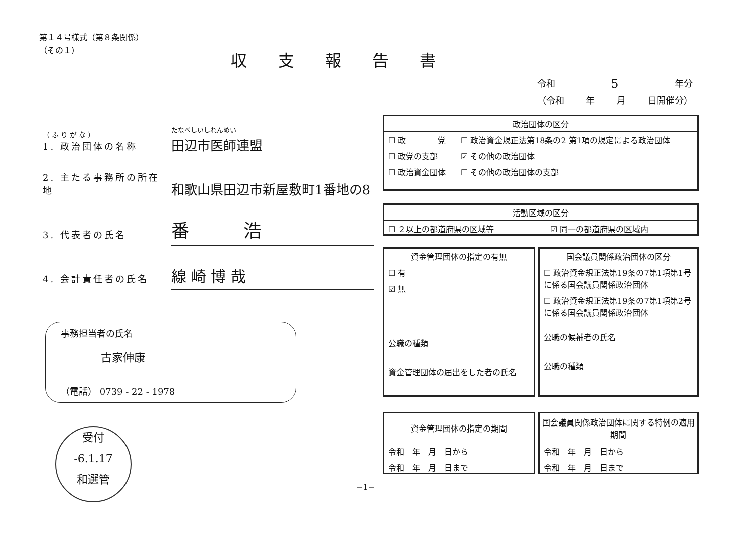第１４号様式（第８条関係）
（その１）
収支報告書
令和 5 年分
（令和 年 月 日開催分）
（ふりがな）
1. 政治団体の名称
たなべしいしれんめい
田辺市医師連盟
2. 主たる事務所の所在地
和歌山県田辺市新屋敷町1番地の8
3. 代表者の氏名
番　　　浩
4. 会計責任者の氏名
線 崎 博 哉
| 政治団体の区分 | |
| --- | --- |
| ☐ 政 党 | ☐ 政治資金規正法第18条の2 第1項の規定による政治団体 |
| ☐ 政党の支部 | ☑ その他の政治団体 |
| ☐ 政治資金団体 | ☐ その他の政治団体の支部 |
| 活動区域の区分 | |
| --- | --- |
| ☐ ２以上の都道府県の区域等 | ☑ 同一の都道府県の区域内 |
| 資金管理団体の指定の有無 |
| --- |
| ☐ 有 |
| ☑ 無 |
| 公職の種類 ＿＿＿＿＿ |
| 資金管理団体の届出をした者の氏名 ＿＿＿＿ |
| 国会議員関係政治団体の区分 |
| --- |
| ☐ 政治資金規正法第19条の7第1項第1号に係る国会議員関係政治団体 |
| ☐ 政治資金規正法第19条の7第1項第2号に係る国会議員関係政治団体 |
| 公職の候補者の氏名 ＿＿＿＿ |
| 公職の種類 ＿＿＿＿ |
| 資金管理団体の指定の期間 |
| --- |
| 令和 年 月 日から |
| 令和 年 月 日まで |
| 国会議員関係政治団体に関する特例の適用期間 |
| --- |
| 令和 年 月 日から |
| 令和 年 月 日まで |
事務担当者の氏名
古家伸康
（電話） 0739 - 22 - 1978
受付
-6.1.17
和選管
−1−